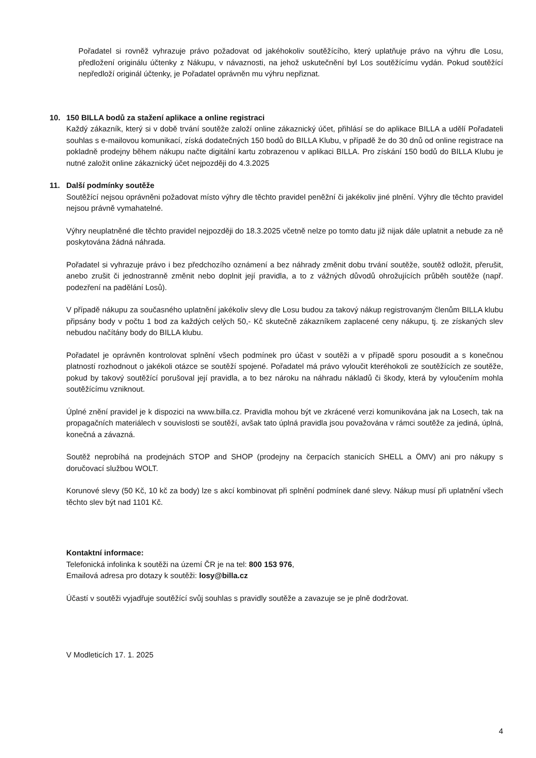Pořadatel si rovněž vyhrazuje právo požadovat od jakéhokoliv soutěžícího, který uplatňuje právo na výhru dle Losu, předložení originálu účtenky z Nákupu, v návaznosti, na jehož uskutečnění byl Los soutěžícímu vydán. Pokud soutěžící nepředloží originál účtenky, je Pořadatel oprávněn mu výhru nepřiznat.
10. 150 BILLA bodů za stažení aplikace a online registraci
Každý zákazník, který si v době trvání soutěže založí online zákaznický účet, přihlásí se do aplikace BILLA a udělí Pořadateli souhlas s e-mailovou komunikací, získá dodatečných 150 bodů do BILLA Klubu, v případě že do 30 dnů od online registrace na pokladně prodejny během nákupu načte digitální kartu zobrazenou v aplikaci BILLA. Pro získání 150 bodů do BILLA Klubu je nutné založit online zákaznický účet nejpozději do 4.3.2025
11. Další podmínky soutěže
Soutěžící nejsou oprávněni požadovat místo výhry dle těchto pravidel peněžní či jakékoliv jiné plnění. Výhry dle těchto pravidel nejsou právně vymahatelné.
Výhry neuplatněné dle těchto pravidel nejpozději do 18.3.2025 včetně nelze po tomto datu již nijak dále uplatnit a nebude za ně poskytována žádná náhrada.
Pořadatel si vyhrazuje právo i bez předchozího oznámení a bez náhrady změnit dobu trvání soutěže, soutěž odložit, přerušit, anebo zrušit či jednostranně změnit nebo doplnit její pravidla, a to z vážných důvodů ohrožujících průběh soutěže (např. podezření na padělání Losů).
V případě nákupu za současného uplatnění jakékoliv slevy dle Losu budou za takový nákup registrovaným členům BILLA klubu připsány body v počtu 1 bod za každých celých 50,- Kč skutečně zákazníkem zaplacené ceny nákupu, tj. ze získaných slev nebudou načítány body do BILLA klubu.
Pořadatel je oprávněn kontrolovat splnění všech podmínek pro účast v soutěži a v případě sporu posoudit a s konečnou platností rozhodnout o jakékoli otázce se soutěží spojené. Pořadatel má právo vyloučit kteréhokoli ze soutěžících ze soutěže, pokud by takový soutěžící porušoval její pravidla, a to bez nároku na náhradu nákladů či škody, která by vyloučením mohla soutěžícímu vzniknout.
Úplné znění pravidel je k dispozici na www.billa.cz. Pravidla mohou být ve zkrácené verzi komunikována jak na Losech, tak na propagačních materiálech v souvislosti se soutěží, avšak tato úplná pravidla jsou považována v rámci soutěže za jediná, úplná, konečná a závazná.
Soutěž neprobíhá na prodejnách STOP and SHOP (prodejny na čerpacích stanicích SHELL a ÖMV) ani pro nákupy s doručovací službou WOLT.
Korunové slevy (50 Kč, 10 kč za body) lze s akcí kombinovat při splnění podmínek dané slevy. Nákup musí při uplatnění všech těchto slev být nad 1101 Kč.
Kontaktní informace:
Telefonická infolinka k soutěži na území ČR je na tel: 800 153 976,
Emailová adresa pro dotazy k soutěži: losy@billa.cz
Účastí v soutěži vyjadřuje soutěžící svůj souhlas s pravidly soutěže a zavazuje se je plně dodržovat.
V Modleticích 17. 1. 2025
4